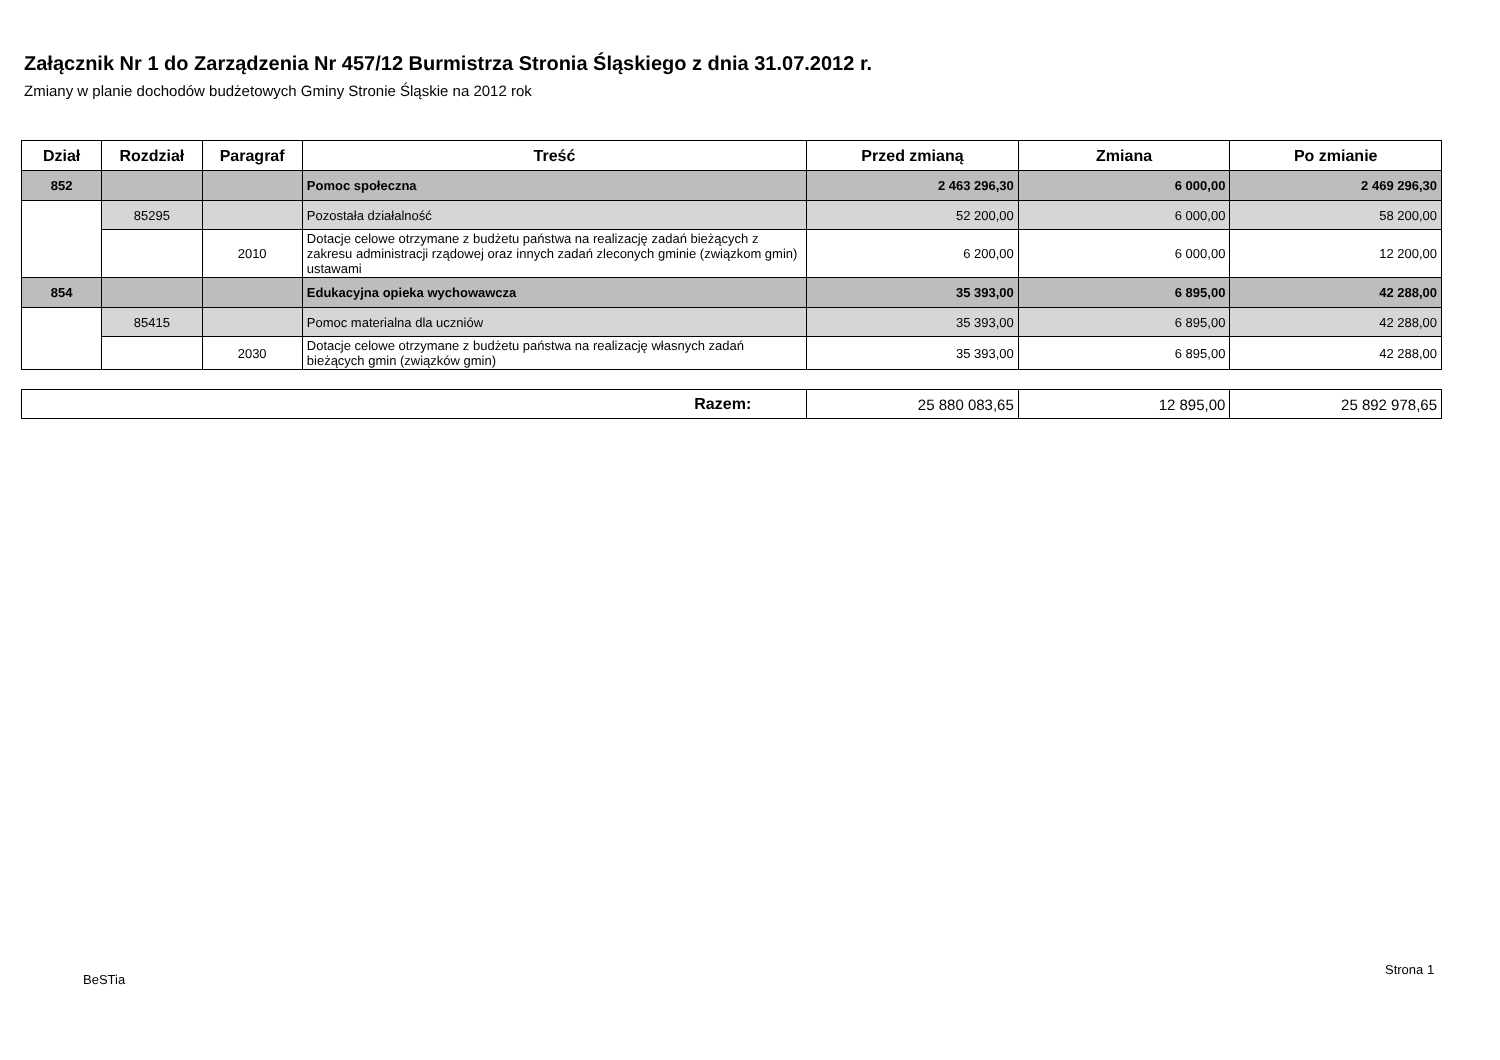Załącznik Nr 1 do Zarządzenia Nr 457/12 Burmistrza Stronia Śląskiego z dnia 31.07.2012 r.
Zmiany w planie dochodów budżetowych Gminy Stronie Śląskie na 2012 rok
| Dział | Rozdział | Paragraf | Treść | Przed zmianą | Zmiana | Po zmianie |
| --- | --- | --- | --- | --- | --- | --- |
| 852 | | | Pomoc społeczna | 2 463 296,30 | 6 000,00 | 2 469 296,30 |
| | 85295 | | Pozostała działalność | 52 200,00 | 6 000,00 | 58 200,00 |
| | | 2010 | Dotacje celowe otrzymane z budżetu państwa na realizację zadań bieżących z zakresu administracji rządowej oraz innych zadań zleconych gminie (związkom gmin) ustawami | 6 200,00 | 6 000,00 | 12 200,00 |
| 854 | | | Edukacyjna opieka wychowawcza | 35 393,00 | 6 895,00 | 42 288,00 |
| | 85415 | | Pomoc materialna dla uczniów | 35 393,00 | 6 895,00 | 42 288,00 |
| | | 2030 | Dotacje celowe otrzymane z budżetu państwa na realizację własnych zadań bieżących gmin (związków gmin) | 35 393,00 | 6 895,00 | 42 288,00 |
| Razem: | 25 880 083,65 | 12 895,00 | 25 892 978,65 |
Strona 1
BeSTia